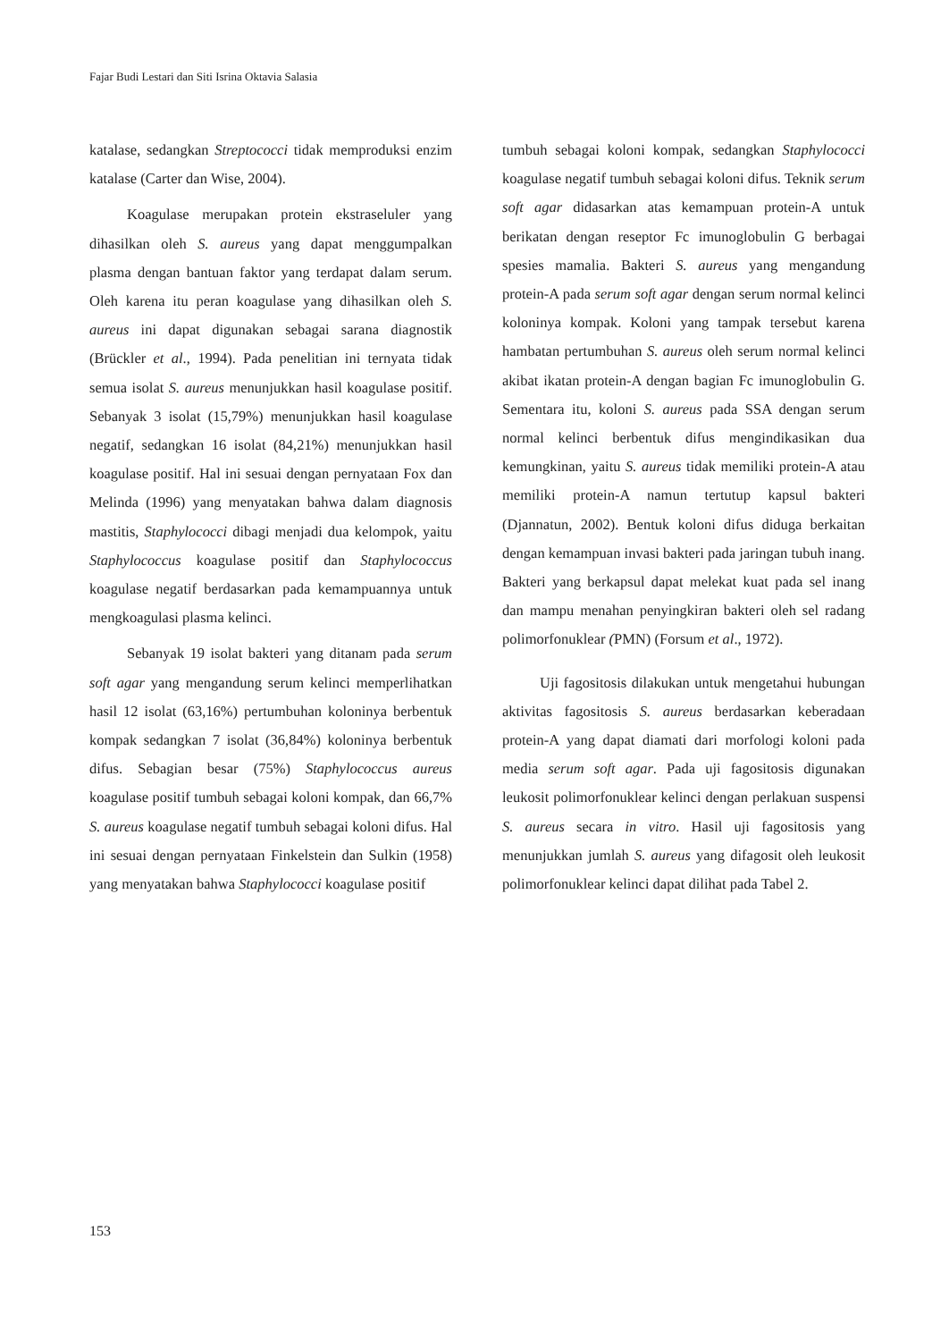Fajar Budi Lestari dan Siti Isrina Oktavia Salasia
katalase, sedangkan Streptococci tidak memproduksi enzim katalase (Carter dan Wise, 2004).
Koagulase merupakan protein ekstraseluler yang dihasilkan oleh S. aureus yang dapat menggumpalkan plasma dengan bantuan faktor yang terdapat dalam serum. Oleh karena itu peran koagulase yang dihasilkan oleh S. aureus ini dapat digunakan sebagai sarana diagnostik (Brückler et al., 1994). Pada penelitian ini ternyata tidak semua isolat S. aureus menunjukkan hasil koagulase positif. Sebanyak 3 isolat (15,79%) menunjukkan hasil koagulase negatif, sedangkan 16 isolat (84,21%) menunjukkan hasil koagulase positif. Hal ini sesuai dengan pernyataan Fox dan Melinda (1996) yang menyatakan bahwa dalam diagnosis mastitis, Staphylococci dibagi menjadi dua kelompok, yaitu Staphylococcus koagulase positif dan Staphylococcus koagulase negatif berdasarkan pada kemampuannya untuk mengkoagulasi plasma kelinci.
Sebanyak 19 isolat bakteri yang ditanam pada serum soft agar yang mengandung serum kelinci memperlihatkan hasil 12 isolat (63,16%) pertumbuhan koloninya berbentuk kompak sedangkan 7 isolat (36,84%) koloninya berbentuk difus. Sebagian besar (75%) Staphylococcus aureus koagulase positif tumbuh sebagai koloni kompak, dan 66,7% S. aureus koagulase negatif tumbuh sebagai koloni difus. Hal ini sesuai dengan pernyataan Finkelstein dan Sulkin (1958) yang menyatakan bahwa Staphylococci koagulase positif
tumbuh sebagai koloni kompak, sedangkan Staphylococci koagulase negatif tumbuh sebagai koloni difus. Teknik serum soft agar didasarkan atas kemampuan protein-A untuk berikatan dengan reseptor Fc imunoglobulin G berbagai spesies mamalia. Bakteri S. aureus yang mengandung protein-A pada serum soft agar dengan serum normal kelinci koloninya kompak. Koloni yang tampak tersebut karena hambatan pertumbuhan S. aureus oleh serum normal kelinci akibat ikatan protein-A dengan bagian Fc imunoglobulin G. Sementara itu, koloni S. aureus pada SSA dengan serum normal kelinci berbentuk difus mengindikasikan dua kemungkinan, yaitu S. aureus tidak memiliki protein-A atau memiliki protein-A namun tertutup kapsul bakteri (Djannatun, 2002). Bentuk koloni difus diduga berkaitan dengan kemampuan invasi bakteri pada jaringan tubuh inang. Bakteri yang berkapsul dapat melekat kuat pada sel inang dan mampu menahan penyingkiran bakteri oleh sel radang polimorfonuklear (PMN) (Forsum et al., 1972).
Uji fagositosis dilakukan untuk mengetahui hubungan aktivitas fagositosis S. aureus berdasarkan keberadaan protein-A yang dapat diamati dari morfologi koloni pada media serum soft agar. Pada uji fagositosis digunakan leukosit polimorfonuklear kelinci dengan perlakuan suspensi S. aureus secara in vitro. Hasil uji fagositosis yang menunjukkan jumlah S. aureus yang difagosit oleh leukosit polimorfonuklear kelinci dapat dilihat pada Tabel 2.
153